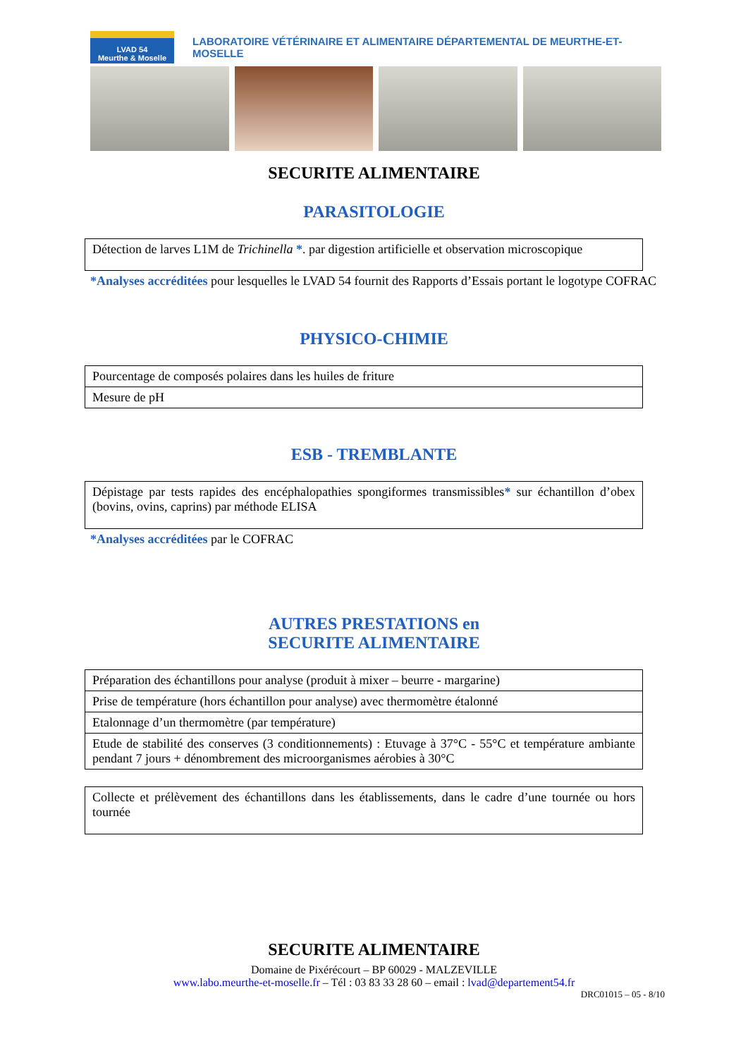LVAD 54
Meurthe & Moselle
LABORATOIRE VÉTÉRINAIRE ET ALIMENTAIRE DÉPARTEMENTAL DE MEURTHE-ET-MOSELLE
SECURITE ALIMENTAIRE
PARASITOLOGIE
| Détection de larves L1M de Trichinella * . par digestion artificielle et observation microscopique |
*Analyses accréditées pour lesquelles le LVAD 54 fournit des Rapports d’Essais portant le logotype COFRAC
PHYSICO-CHIMIE
| Pourcentage de composés polaires dans les huiles de friture |
| Mesure de pH |
ESB - TREMBLANTE
| Dépistage par tests rapides des encéphalopathies spongiformes transmissibles * sur échantillon d’obex (bovins, ovins, caprins) par méthode ELISA |
*Analyses accréditées par le COFRAC
AUTRES PRESTATIONS en
SECURITE ALIMENTAIRE
| Préparation des échantillons pour analyse (produit à mixer – beurre - margarine) |
| Prise de température (hors échantillon pour analyse) avec thermomètre étalonné |
| Etalonnage d’un thermomètre (par température) |
| Etude de stabilité des conserves (3 conditionnements) : Etuvage à 37°C - 55°C et température ambiante pendant 7 jours + dénombrement des microorganismes aérobies à 30°C |
| Collecte et prélèvement des échantillons dans les établissements, dans le cadre d’une tournée ou hors tournée |
SECURITE ALIMENTAIRE
Domaine de Pixérécourt – BP 60029 - MALZEVILLE
www.labo.meurthe-et-moselle.fr – Tél : 03 83 33 28 60 – email : lvad@departement54.fr
DRC01015 – 05 - 8/10